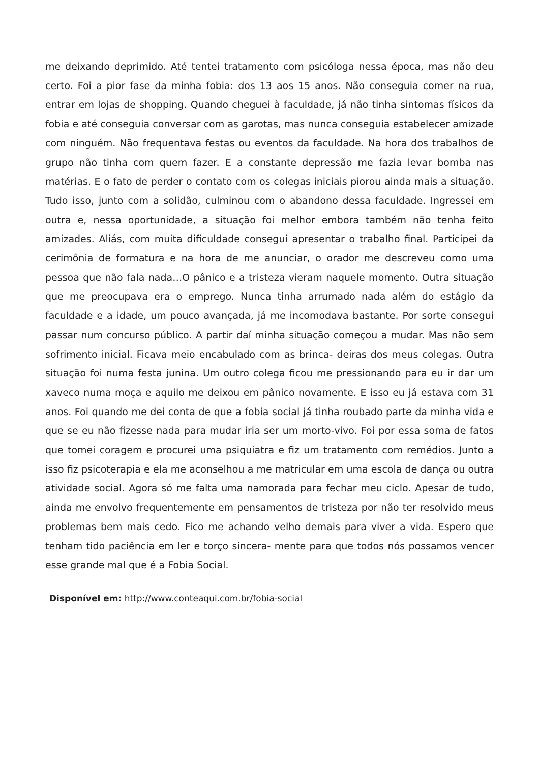me deixando deprimido. Até tentei tratamento com psicóloga nessa época, mas não deu certo. Foi a pior fase da minha fobia: dos 13 aos 15 anos. Não conseguia comer na rua, entrar em lojas de shopping. Quando cheguei à faculdade, já não tinha sintomas físicos da fobia e até conseguia conversar com as garotas, mas nunca conseguia estabelecer amizade com ninguém. Não frequentava festas ou eventos da faculdade. Na hora dos trabalhos de grupo não tinha com quem fazer. E a constante depressão me fazia levar bomba nas matérias. E o fato de perder o contato com os colegas iniciais piorou ainda mais a situação. Tudo isso, junto com a solidão, culminou com o abandono dessa faculdade. Ingressei em outra e, nessa oportunidade, a situação foi melhor embora também não tenha feito amizades. Aliás, com muita dificuldade consegui apresentar o trabalho final. Participei da cerimônia de formatura e na hora de me anunciar, o orador me descreveu como uma pessoa que não fala nada…O pânico e a tristeza vieram naquele momento. Outra situação que me preocupava era o emprego. Nunca tinha arrumado nada além do estágio da faculdade e a idade, um pouco avançada, já me incomodava bastante. Por sorte consegui passar num concurso público. A partir daí minha situação começou a mudar. Mas não sem sofrimento inicial. Ficava meio encabulado com as brinca- deiras dos meus colegas. Outra situação foi numa festa junina. Um outro colega ficou me pressionando para eu ir dar um xaveco numa moça e aquilo me deixou em pânico novamente. E isso eu já estava com 31 anos. Foi quando me dei conta de que a fobia social já tinha roubado parte da minha vida e que se eu não fizesse nada para mudar iria ser um morto-vivo. Foi por essa soma de fatos que tomei coragem e procurei uma psiquiatra e fiz um tratamento com remédios. Junto a isso fiz psicoterapia e ela me aconselhou a me matricular em uma escola de dança ou outra atividade social. Agora só me falta uma namorada para fechar meu ciclo. Apesar de tudo, ainda me envolvo frequentemente em pensamentos de tristeza por não ter resolvido meus problemas bem mais cedo. Fico me achando velho demais para viver a vida. Espero que tenham tido paciência em ler e torço sincera- mente para que todos nós possamos vencer esse grande mal que é a Fobia Social.
Disponível em: http://www.conteaqui.com.br/fobia-social